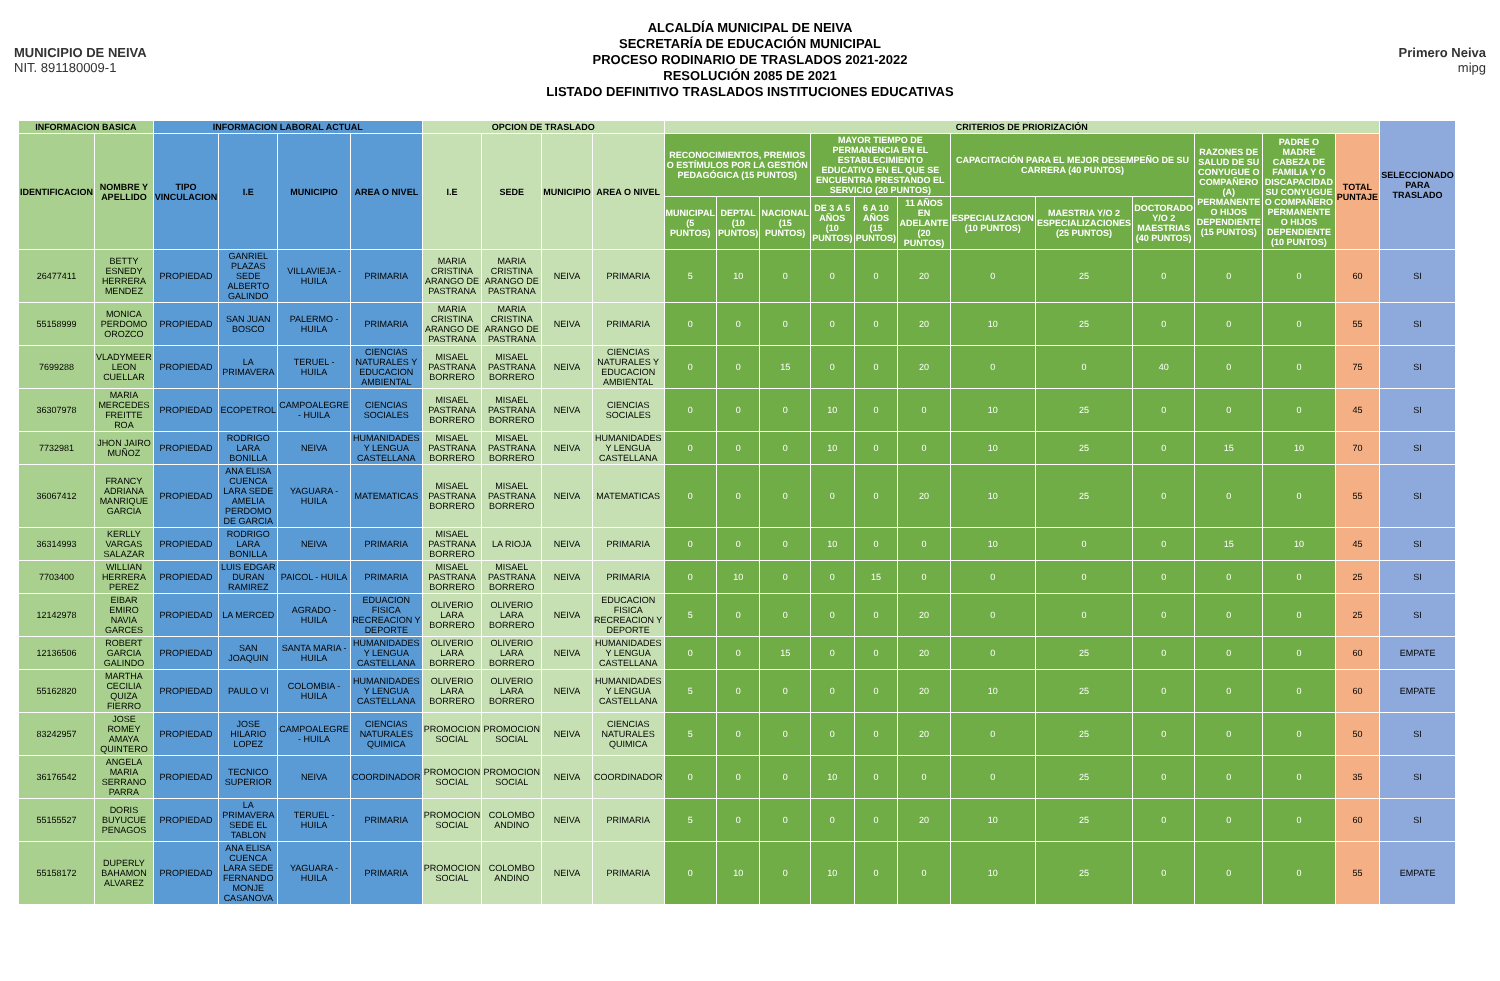MUNICIPIO DE NEIVA
NIT. 891180009-1
ALCALDÍA MUNICIPAL DE NEIVA
SECRETARÍA DE EDUCACIÓN MUNICIPAL
PROCESO RODINARIO DE TRASLADOS 2021-2022
RESOLUCIÓN 2085 DE 2021
LISTADO DEFINITIVO TRASLADOS INSTITUCIONES EDUCATIVAS
Primero Neiva
mipg
| INFORMACION BASICA | | INFORMACION LABORAL ACTUAL | | | | OPCION DE TRASLADO | | | | CRITERIOS DE PRIORIZACIÓN | | | | | | | | | | | | SELECCIONADO PARA TRASLADO |
| --- | --- | --- | --- | --- | --- | --- | --- | --- | --- | --- | --- | --- | --- | --- | --- | --- | --- | --- | --- | --- | --- | --- |
| IDENTIFICACION | NOMBRE Y APELLIDO | TIPO VINCULACION | I.E | MUNICIPIO | AREA O NIVEL | I.E | SEDE | MUNICIPIO | AREA O NIVEL | RECONOCIMIENTOS, PREMIOS O ESTÍMULOS POR LA GESTIÓN PEDAGÓGICA (15 PUNTOS) | | | MAYOR TIEMPO DE PERMANENCIA EN EL ESTABLECIMIENTO EDUCATIVO EN EL QUE SE ENCUENTRA PRESTANDO EL SERVICIO (20 PUNTOS) | | | CAPACITACIÓN PARA EL MEJOR DESEMPEÑO DE SU CARRERA (40 PUNTOS) | | | RAZONES DE SALUD DE SU CONYUGUE O COMPAÑERO (A) PERMANENTE O HIJOS DEPENDIENTE (15 PUNTOS) | PADRE O MADRE CABEZA DE FAMILIA Y O DISCAPACIDAD SU CONYUGUE O COMPAÑERO PERMANENTE O HIJOS DEPENDIENTE (10 PUNTOS) | TOTAL PUNTAJE | |
| | | | | | | | | | | MUNICIPAL (5 PUNTOS) | DEPTAL (10 PUNTOS) | NACIONAL (15 PUNTOS) | DE 3 A 5 AÑOS (10 PUNTOS) | 6 A 10 AÑOS (15 PUNTOS) | 11 AÑOS EN ADELANTE (20 PUNTOS) | ESPECIALIZACION (10 PUNTOS) | MAESTRIA Y/O 2 ESPECIALIZACIONES (25 PUNTOS) | DOCTORADO Y/O 2 MAESTRIAS (40 PUNTOS) | | | | |
| 26477411 | BETTY ESNEDY HERRERA MENDEZ | PROPIEDAD | GANRIEL PLAZAS SEDE ALBERTO GALINDO | VILLAVIEJA - HUILA | PRIMARIA | MARIA CRISTINA ARANGO DE PASTRANA | MARIA CRISTINA ARANGO DE PASTRANA | NEIVA | PRIMARIA | 5 | 10 | 0 | 0 | 0 | 20 | 0 | 25 | 0 | 0 | 0 | 60 | SI |
| 55158999 | MONICA PERDOMO OROZCO | PROPIEDAD | SAN JUAN BOSCO | PALERMO - HUILA | PRIMARIA | MARIA CRISTINA ARANGO DE PASTRANA | MARIA CRISTINA ARANGO DE PASTRANA | NEIVA | PRIMARIA | 0 | 0 | 0 | 0 | 0 | 20 | 10 | 25 | 0 | 0 | 0 | 55 | SI |
| 7699288 | VLADYMEER LEON CUELLAR | PROPIEDAD | LA PRIMAVERA | TERUEL - HUILA | CIENCIAS NATURALES Y EDUCACION AMBIENTAL | MISAEL PASTRANA BORRERO | MISAEL PASTRANA BORRERO | NEIVA | CIENCIAS NATURALES Y EDUCACION AMBIENTAL | 0 | 0 | 15 | 0 | 0 | 20 | 0 | 0 | 40 | 0 | 0 | 75 | SI |
| 36307978 | MARIA MERCEDES FREITTE ROA | PROPIEDAD | ECOPETROL | CAMPOALEGRE - HUILA | CIENCIAS SOCIALES | MISAEL PASTRANA BORRERO | MISAEL PASTRANA BORRERO | NEIVA | CIENCIAS SOCIALES | 0 | 0 | 0 | 10 | 0 | 0 | 10 | 25 | 0 | 0 | 0 | 45 | SI |
| 7732981 | JHON JAIRO MUÑOZ | PROPIEDAD | RODRIGO LARA BONILLA | NEIVA | HUMANIDADES Y LENGUA CASTELLANA | MISAEL PASTRANA BORRERO | MISAEL PASTRANA BORRERO | NEIVA | HUMANIDADES Y LENGUA CASTELLANA | 0 | 0 | 0 | 10 | 0 | 0 | 10 | 25 | 0 | 15 | 10 | 70 | SI |
| 36067412 | FRANCY ADRIANA MANRIQUE GARCIA | PROPIEDAD | ANA ELISA CUENCA LARA SEDE AMELIA PERDOMO DE GARCIA | YAGUARA - HUILA | MATEMATICAS | MISAEL PASTRANA BORRERO | MISAEL PASTRANA BORRERO | NEIVA | MATEMATICAS | 0 | 0 | 0 | 0 | 0 | 20 | 10 | 25 | 0 | 0 | 0 | 55 | SI |
| 36314993 | KERLLY VARGAS SALAZAR | PROPIEDAD | RODRIGO LARA BONILLA | NEIVA | PRIMARIA | MISAEL PASTRANA BORRERO | LA RIOJA | NEIVA | PRIMARIA | 0 | 0 | 0 | 10 | 0 | 0 | 10 | 0 | 0 | 15 | 10 | 45 | SI |
| 7703400 | WILLIAN HERRERA PEREZ | PROPIEDAD | LUIS EDGAR DURAN RAMIREZ | PAICOL - HUILA | PRIMARIA | MISAEL PASTRANA BORRERO | MISAEL PASTRANA BORRERO | NEIVA | PRIMARIA | 0 | 10 | 0 | 0 | 15 | 0 | 0 | 0 | 0 | 0 | 0 | 25 | SI |
| 12142978 | EIBAR EMIRO NAVIA GARCES | PROPIEDAD | LA MERCED | AGRADO - HUILA | EDUACION FISICA RECREACION Y DEPORTE | OLIVERIO LARA BORRERO | OLIVERIO LARA BORRERO | NEIVA | EDUCACION FISICA RECREACION Y DEPORTE | 5 | 0 | 0 | 0 | 0 | 20 | 0 | 0 | 0 | 0 | 0 | 25 | SI |
| 12136506 | ROBERT GARCIA GALINDO | PROPIEDAD | SAN JOAQUIN | SANTA MARIA - HUILA | HUMANIDADES Y LENGUA CASTELLANA | OLIVERIO LARA BORRERO | OLIVERIO LARA BORRERO | NEIVA | HUMANIDADES Y LENGUA CASTELLANA | 0 | 0 | 15 | 0 | 0 | 20 | 0 | 25 | 0 | 0 | 0 | 60 | EMPATE |
| 55162820 | MARTHA CECILIA QUIZA FIERRO | PROPIEDAD | PAULO VI | COLOMBIA - HUILA | HUMANIDADES Y LENGUA CASTELLANA | OLIVERIO LARA BORRERO | OLIVERIO LARA BORRERO | NEIVA | HUMANIDADES Y LENGUA CASTELLANA | 5 | 0 | 0 | 0 | 0 | 20 | 10 | 25 | 0 | 0 | 0 | 60 | EMPATE |
| 83242957 | JOSE ROMEY AMAYA QUINTERO | PROPIEDAD | JOSE HILARIO LOPEZ | CAMPOALEGRE - HUILA | CIENCIAS NATURALES QUIMICA | PROMOCION SOCIAL | PROMOCION SOCIAL | NEIVA | CIENCIAS NATURALES QUIMICA | 5 | 0 | 0 | 0 | 0 | 20 | 0 | 25 | 0 | 0 | 0 | 50 | SI |
| 36176542 | ANGELA MARIA SERRANO PARRA | PROPIEDAD | TECNICO SUPERIOR | NEIVA | COORDINADOR | PROMOCION SOCIAL | PROMOCION SOCIAL | NEIVA | COORDINADOR | 0 | 0 | 0 | 10 | 0 | 0 | 0 | 25 | 0 | 0 | 0 | 35 | SI |
| 55155527 | DORIS BUYUCUE PENAGOS | PROPIEDAD | LA PRIMAVERA SEDE EL TABLON | TERUEL - HUILA | PRIMARIA | PROMOCION SOCIAL | COLOMBO ANDINO | NEIVA | PRIMARIA | 5 | 0 | 0 | 0 | 0 | 20 | 10 | 25 | 0 | 0 | 0 | 60 | SI |
| 55158172 | DUPERLY BAHAMON ALVAREZ | PROPIEDAD | ANA ELISA CUENCA LARA SEDE FERNANDO MONJE CASANOVA | YAGUARA - HUILA | PRIMARIA | PROMOCION SOCIAL | COLOMBO ANDINO | NEIVA | PRIMARIA | 0 | 10 | 0 | 10 | 0 | 0 | 10 | 25 | 0 | 0 | 0 | 55 | EMPATE |